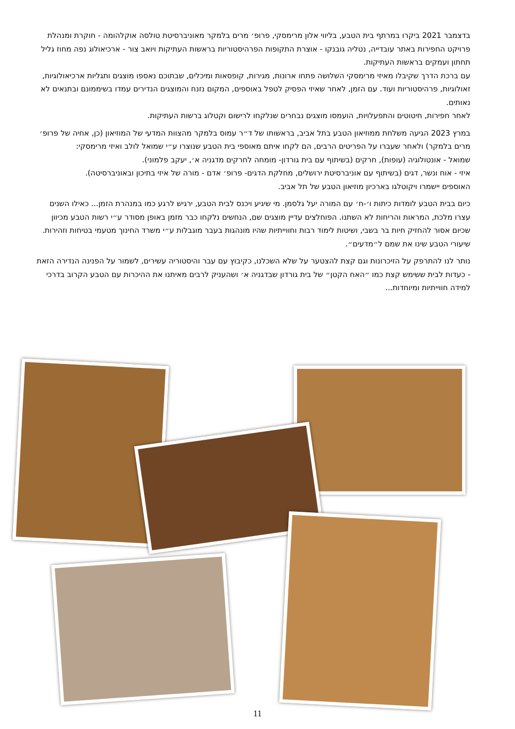בדצמבר 2021 ביקרו במרתף בית הטבע, בליווי אלון מרימסקי, פרופ׳ מרים בלמקר מאוניברסיטת טולסה אוקלהומה - חוקרת ומנהלת פרויקט החפירות באתר עובדייה, נטליה גובנקו - אוצרת התקופות הפרהיסטוריות בראשות העתיקות ויואב צור - ארכיאולוג נפה מחוז גליל תחתון ועמקים בראשות העתיקות.
עם ברכת הדרך שקיבלו מאיזי מרימסקי השלושה פתחו ארונות, מגירות, קופסאות ומיכלים, שבתוכם נאספו מוצגים ותגליות ארכיאולוגיות, זאולוגיות, פרהיסטוריות ועוד. עם הזמן, לאחר שאיזי הפסיק לטפל באוספים, המקום נזנח והמוצגים הנדירים עמדו בשיממונם ובתנאים לא נאותים.
לאחר חפירות, חיטוטים והתפעלויות, הועמסו מוצגים נבחרים שנלקחו לרישום וקטלוג ברשות העתיקות.
במרץ 2023 הגיעה משלחת ממוזיאון הטבע בתל אביב, בראשותו של ד״ר עמוס בלמקר מהצוות המדעי של המוזיאון (כן, אחיה של פרופ׳ מרים בלמקר) ולאחר שעברו על הפריטים הרבים, הם לקחו איתם מאוספי בית הטבע שנוצרו ע״י שמואל לולב ואיזי מרימסקי:
שמואל - אונטולוגיה (עופות), חרקים (בשיתוף עם בית גורדון- מומחה לחרקים מדגניה א׳, יעקב פלמוני).
איזי - אוח ונשר, דגים (בשיתוף עם אוניברסיטת ירושלים, מחלקת הדגים- פרופ׳ אדם - מורה של איזי בתיכון ובאוניברסיטה).
האוספים יישמרו ויקוטלגו בארכיון מוזיאון הטבע של תל אביב.
כיום בבית הטבע לומדות כיתות ו׳-ח׳ עם המורה יעל גלסמן. מי שיגיע ויכנס לבית הטבע, ירגיש לרגע כמו במנהרת הזמן... כאילו השנים עצרו מלכת, המראות והריחות לא השתנו. הפוחלצים עדיין מוצגים שם, הנחשים נלקחו כבר מזמן באופן מסודר ע״י רשות הטבע מכיוון שכיום אסור להחזיק חיות בר בשבי, ושיטות לימוד רבות וחווייתיות שהיו מונהגות בעבר מוגבלות ע״י משרד החינוך מטעמי בטיחות וזהירות. שיעורי הטבע שינו את שמם ל״מדעים״.
נותר לנו להתרפק על הזיכרונות וגם קצת להצטער על שלא השכלנו, כקיבוץ עם עבר והיסטוריה עשירים, לשמור על הפנינה הנדירה הזאת - כעדות לבית ששימש קצת כמו ״האח הקטן״ של בית גורדון שבדגניה א׳ ושהעניק לרבים מאיתנו את ההיכרות עם הטבע הקרוב בדרכי למידה חווייתיות ומיוחדות...
11